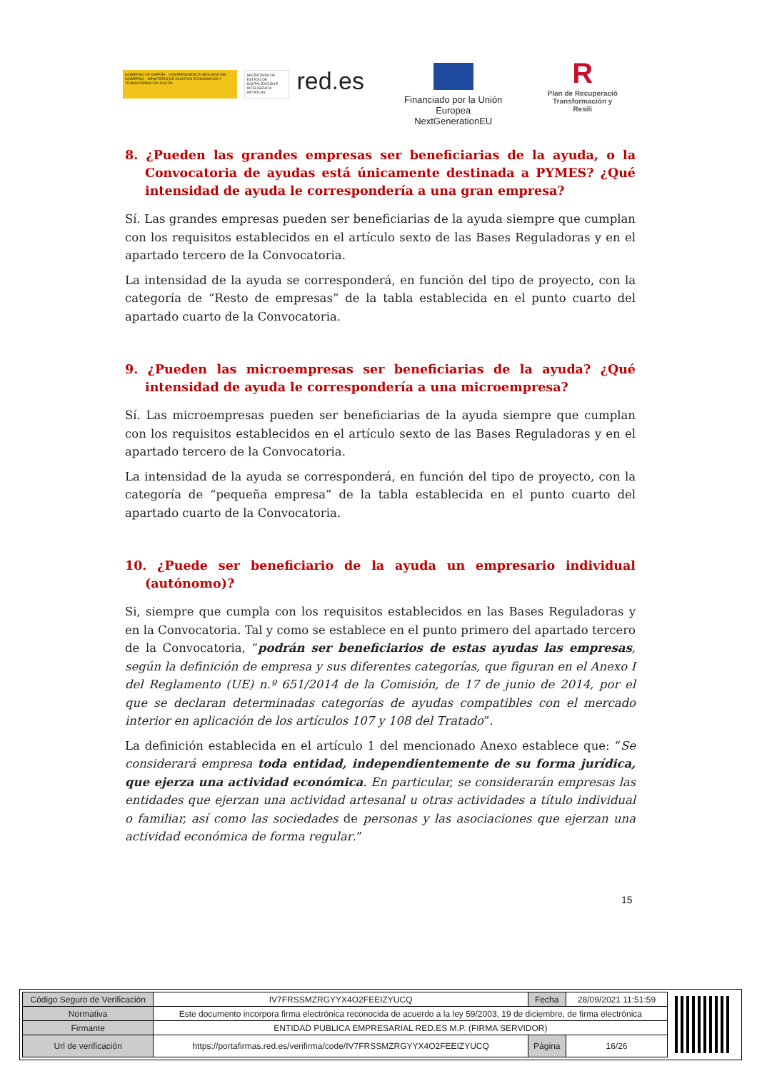GOBIERNO DE ESPAÑA · VICEPRESIDENCIA SEGUNDA DEL GOBIERNO · MINISTERIO DE ASUNTOS ECONÓMICOS Y TRANSFORMACIÓN DIGITAL
SECRETARÍA DE ESTADO DE DIGITALIZACIÓN E INTELIGENCIA ARTIFICIAL
red.es
Financiado por la Unión Europea
NextGenerationEU
R
Plan de Recuperació
Transformación y Resili
8. ¿Pueden las grandes empresas ser beneficiarias de la ayuda, o la Convocatoria de ayudas está únicamente destinada a PYMES? ¿Qué intensidad de ayuda le correspondería a una gran empresa?
Sí. Las grandes empresas pueden ser beneficiarias de la ayuda siempre que cumplan con los requisitos establecidos en el artículo sexto de las Bases Reguladoras y en el apartado tercero de la Convocatoria.
La intensidad de la ayuda se corresponderá, en función del tipo de proyecto, con la categoría de “Resto de empresas” de la tabla establecida en el punto cuarto del apartado cuarto de la Convocatoria.
9. ¿Pueden las microempresas ser beneficiarias de la ayuda? ¿Qué intensidad de ayuda le correspondería a una microempresa?
Sí. Las microempresas pueden ser beneficiarias de la ayuda siempre que cumplan con los requisitos establecidos en el artículo sexto de las Bases Reguladoras y en el apartado tercero de la Convocatoria.
La intensidad de la ayuda se corresponderá, en función del tipo de proyecto, con la categoría de “pequeña empresa” de la tabla establecida en el punto cuarto del apartado cuarto de la Convocatoria.
10. ¿Puede ser beneficiario de la ayuda un empresario individual (autónomo)?
Si, siempre que cumpla con los requisitos establecidos en las Bases Reguladoras y en la Convocatoria. Tal y como se establece en el punto primero del apartado tercero de la Convocatoria, “podrán ser beneficiarios de estas ayudas las empresas, según la definición de empresa y sus diferentes categorías, que figuran en el Anexo I del Reglamento (UE) n.º 651/2014 de la Comisión, de 17 de junio de 2014, por el que se declaran determinadas categorías de ayudas compatibles con el mercado interior en aplicación de los artículos 107 y 108 del Tratado”.
La definición establecida en el artículo 1 del mencionado Anexo establece que: “Se considerará empresa toda entidad, independientemente de su forma jurídica, que ejerza una actividad económica. En particular, se considerarán empresas las entidades que ejerzan una actividad artesanal u otras actividades a título individual o familiar, así como las sociedades de personas y las asociaciones que ejerzan una actividad económica de forma regular.”
15
| Código Seguro de Verificación | IV7FRSSMZRGYYX4O2FEEIZYUCQ | Fecha | 28/09/2021 11:51:59 |
| Normativa | Este documento incorpora firma electrónica reconocida de acuerdo a la ley 59/2003, 19 de diciembre, de firma electrónica | | |
| Firmante | ENTIDAD PUBLICA EMPRESARIAL RED.ES M.P. (FIRMA SERVIDOR) | | |
| Url de verificación | https://portafirmas.red.es/verifirma/code/IV7FRSSMZRGYYX4O2FEEIZYUCQ | Página | 16/26 |